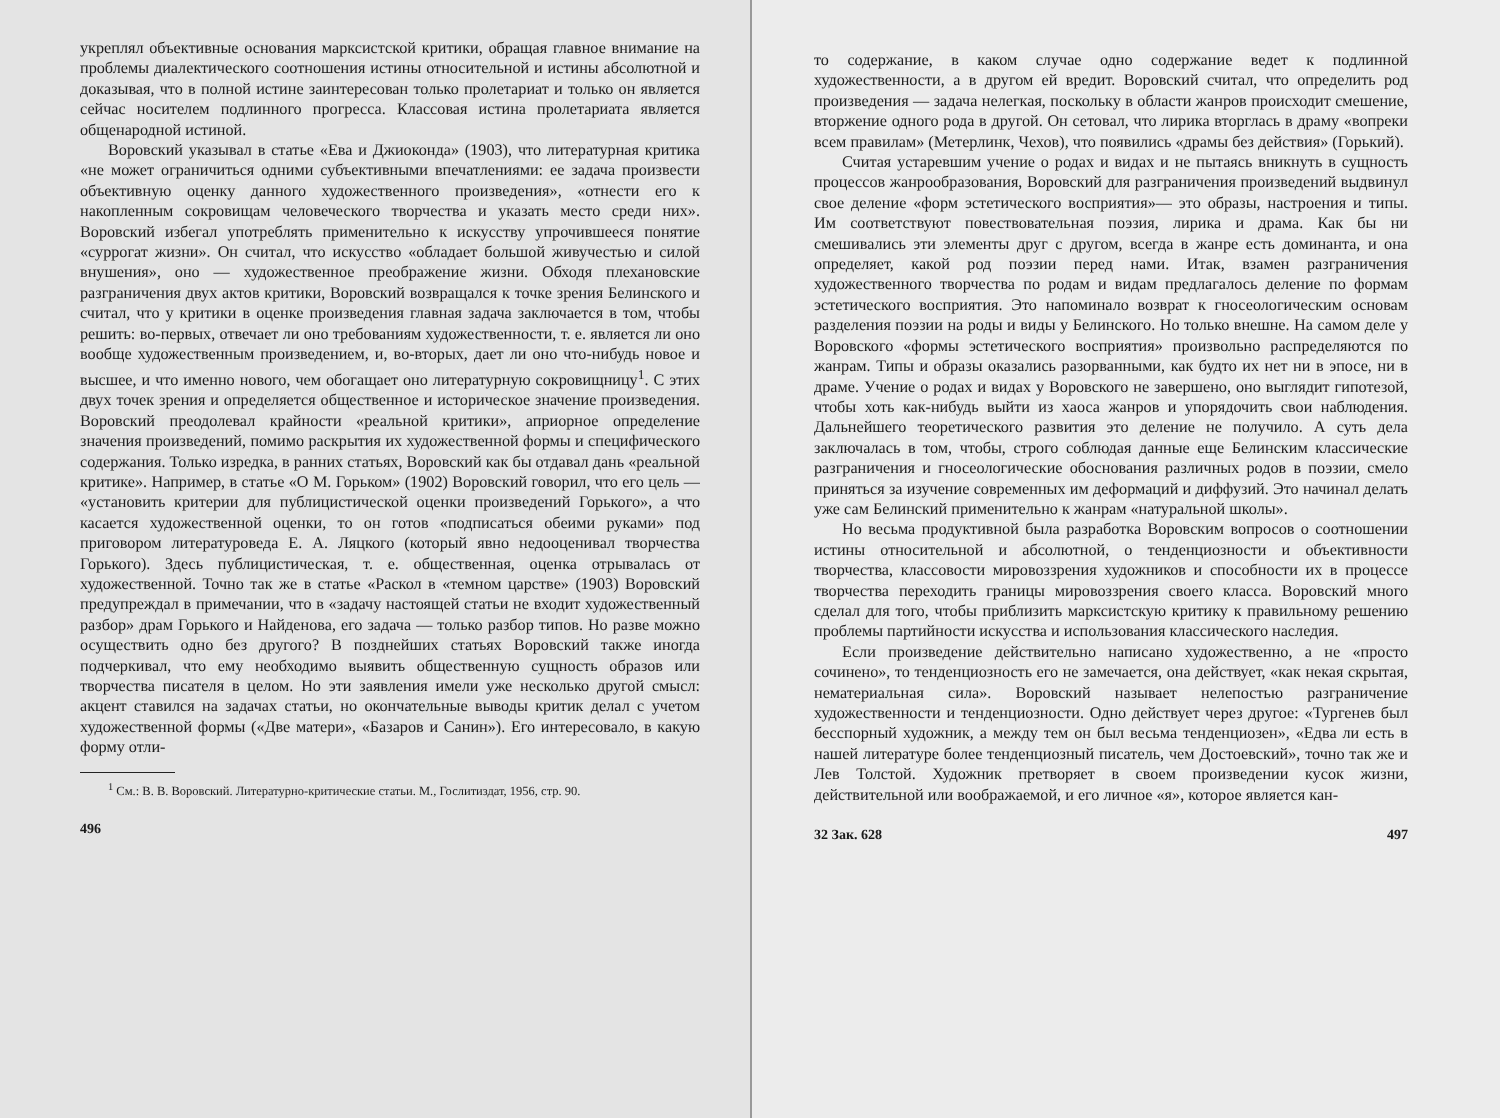укреплял объективные основания марксистской критики, обращая главное внимание на проблемы диалектического соотношения истины относительной и истины абсолютной и доказывая, что в полной истине заинтересован только пролетариат и только он является сейчас носителем подлинного прогресса. Классовая истина пролетариата является общенародной истиной.
Воровский указывал в статье «Ева и Джиоконда» (1903), что литературная критика «не может ограничиться одними субъективными впечатлениями: ее задача произвести объективную оценку данного художественного произведения», «отнести его к накопленным сокровищам человеческого творчества и указать место среди них». Воровский избегал употреблять применительно к искусству упрочившееся понятие «суррогат жизни». Он считал, что искусство «обладает большой живучестью и силой внушения», оно — художественное преображение жизни. Обходя плехановские разграничения двух актов критики, Воровский возвращался к точке зрения Белинского и считал, что у критики в оценке произведения главная задача заключается в том, чтобы решить: во-первых, отвечает ли оно требованиям художественности, т. е. является ли оно вообще художественным произведением, и, во-вторых, дает ли оно что-нибудь новое и высшее, и что именно нового, чем обогащает оно литературную сокровищницу<sup>1</sup>. С этих двух точек зрения и определяется общественное и историческое значение произведения. Воровский преодолевал крайности «реальной критики», априорное определение значения произведений, помимо раскрытия их художественной формы и специфического содержания. Только изредка, в ранних статьях, Воровский как бы отдавал дань «реальной критике». Например, в статье «О М. Горьком» (1902) Воровский говорил, что его цель — «установить критерии для публицистической оценки произведений Горького», а что касается художественной оценки, то он готов «подписаться обеими руками» под приговором литературоведа Е. А. Ляцкого (который явно недооценивал творчества Горького). Здесь публицистическая, т. е. общественная, оценка отрывалась от художественной. Точно так же в статье «Раскол в «темном царстве» (1903) Воровский предупреждал в примечании, что в «задачу настоящей статьи не входит художественный разбор» драм Горького и Найденова, его задача — только разбор типов. Но разве можно осуществить одно без другого? В поздней­ших статьях Воровский также иногда подчеркивал, что ему необходимо выявить общественную сущность образов или творчества писателя в целом. Но эти заявления имели уже несколько другой смысл: акцент ставился на задачах статьи, но окончательные выводы критик делал с учетом художественной формы («Две матери», «Базаров и Санин»). Его интересовало, в какую форму отли-
<sup>1</sup> См.: В. В. Воровский. Литературно-критические статьи. М., Гослитиздат, 1956, стр. 90.
496
то содержание, в каком случае одно содержание ведет к подлинной художественности, а в другом ей вредит. Воровский считал, что определить род произведения — задача нелегкая, поскольку в области жанров происходит смешение, вторжение одного рода в другой. Он сетовал, что лирика вторглась в драму «вопреки всем правилам» (Метерлинк, Чехов), что появились «драмы без действия» (Горький).
Считая устаревшим учение о родах и видах и не пытаясь вникнуть в сущность процессов жанрообразования, Воровский для разграничения произведений выдвинул свое деление «форм эстетического восприятия»— это образы, настроения и типы. Им соответствуют повествовательная поэзия, лирика и драма. Как бы ни смешивались эти элементы друг с другом, всегда в жанре есть доминанта, и она определяет, какой род поэзии перед нами. Итак, взамен разграничения художественного творчества по родам и видам предлагалось деление по формам эстетического восприятия. Это напоминало возврат к гносеологическим основам разделения поэзии на роды и виды у Белинского. Но только внешне. На самом деле у Воровского «формы эстетического восприятия» произвольно распределяются по жанрам. Типы и образы оказались разорванными, как будто их нет ни в эпосе, ни в драме. Учение о родах и видах у Воровского не завершено, оно выглядит гипотезой, чтобы хоть как-нибудь выйти из хаоса жанров и упорядочить свои наблюдения. Дальнейшего теоретического развития это деление не получило. А суть дела заключалась в том, чтобы, строго соблюдая данные еще Белинским классические разграничения и гносеологические обоснования различных родов в поэзии, смело приняться за изучение современных им деформаций и диффузий. Это начинал делать уже сам Белинский применительно к жанрам «натуральной школы».
Но весьма продуктивной была разработка Воровским вопросов о соотношении истины относительной и абсолютной, о тенденциозности и объективности творчества, классовости мировоззрения художников и способности их в процессе творчества переходить границы мировоззрения своего класса. Воровский много сделал для того, чтобы приблизить марксистскую критику к правильному решению проблемы партийности искусства и использования классического наследия.
Если произведение действительно написано художественно, а не «просто сочинено», то тенденциозность его не замечается, она действует, «как некая скрытая, нематериальная сила». Воровский называет нелепостью разграничение художественности и тенденциозности. Одно действует через другое: «Тургенев был бесспорный художник, а между тем он был весьма тенденциозен», «Едва ли есть в нашей литературе более тенденциозный писатель, чем Достоевский», точно так же и Лев Толстой. Художник претворяет в своем произведении кусок жизни, действительной или воображаемой, и его личное «я», которое является кан-
32 Зак. 628 497